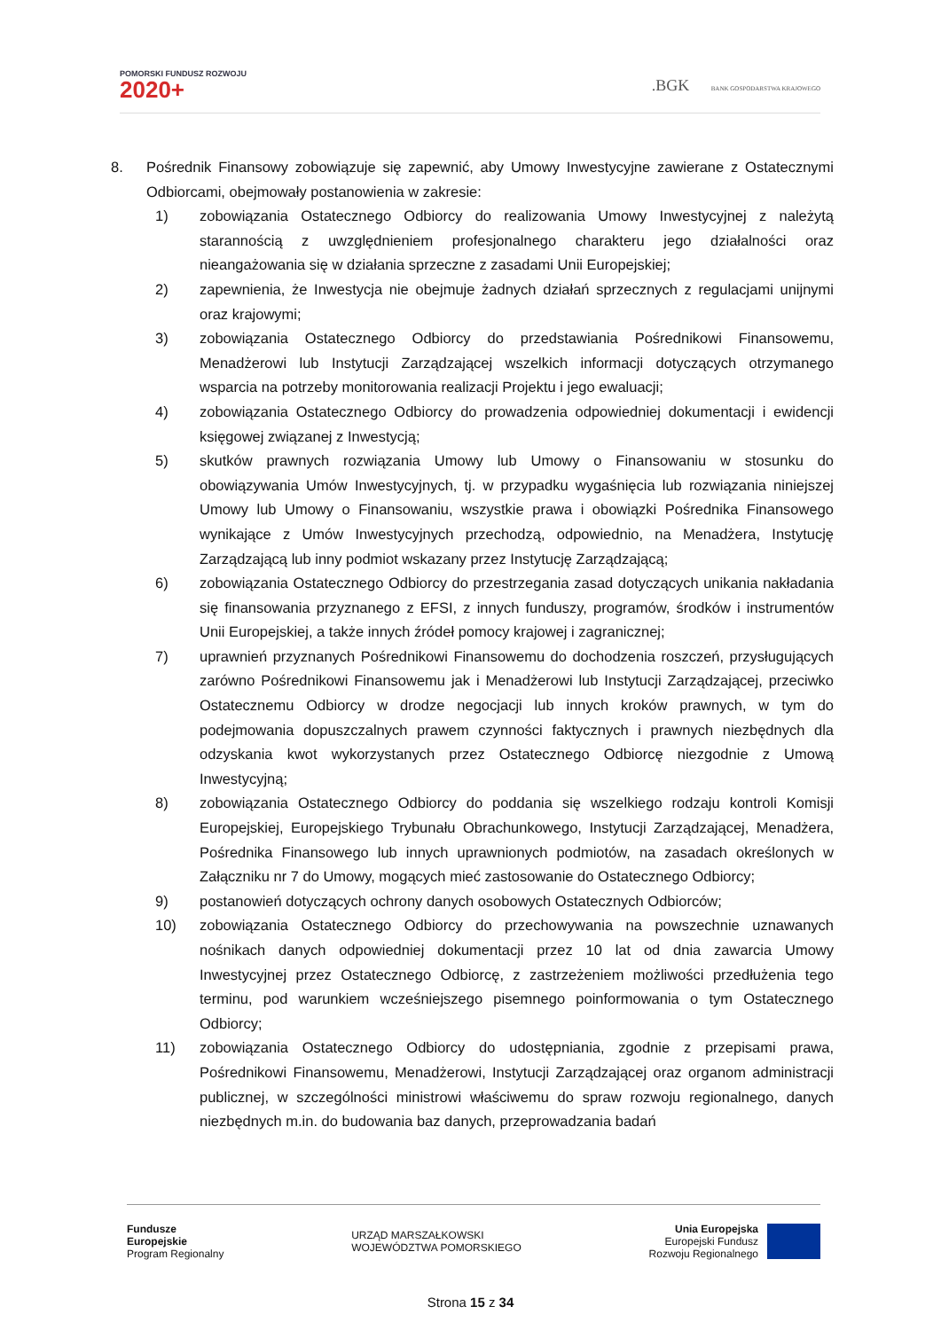POMORSKI FUNDUSZ ROZWOJU
2020+
.BGK BANK GOSPODARSTWA KRAJOWEGO
8. Pośrednik Finansowy zobowiązuje się zapewnić, aby Umowy Inwestycyjne zawierane z Ostatecznymi Odbiorcami, obejmowały postanowienia w zakresie:
1) zobowiązania Ostatecznego Odbiorcy do realizowania Umowy Inwestycyjnej z należytą starannością z uwzględnieniem profesjonalnego charakteru jego działalności oraz nieangażowania się w działania sprzeczne z zasadami Unii Europejskiej;
2) zapewnienia, że Inwestycja nie obejmuje żadnych działań sprzecznych z regulacjami unijnymi oraz krajowymi;
3) zobowiązania Ostatecznego Odbiorcy do przedstawiania Pośrednikowi Finansowemu, Menadżerowi lub Instytucji Zarządzającej wszelkich informacji dotyczących otrzymanego wsparcia na potrzeby monitorowania realizacji Projektu i jego ewaluacji;
4) zobowiązania Ostatecznego Odbiorcy do prowadzenia odpowiedniej dokumentacji i ewidencji księgowej związanej z Inwestycją;
5) skutków prawnych rozwiązania Umowy lub Umowy o Finansowaniu w stosunku do obowiązywania Umów Inwestycyjnych, tj. w przypadku wygaśnięcia lub rozwiązania niniejszej Umowy lub Umowy o Finansowaniu, wszystkie prawa i obowiązki Pośrednika Finansowego wynikające z Umów Inwestycyjnych przechodzą, odpowiednio, na Menadżera, Instytucję Zarządzającą lub inny podmiot wskazany przez Instytucję Zarządzającą;
6) zobowiązania Ostatecznego Odbiorcy do przestrzegania zasad dotyczących unikania nakładania się finansowania przyznanego z EFSI, z innych funduszy, programów, środków i instrumentów Unii Europejskiej, a także innych źródeł pomocy krajowej i zagranicznej;
7) uprawnień przyznanych Pośrednikowi Finansowemu do dochodzenia roszczeń, przysługujących zarówno Pośrednikowi Finansowemu jak i Menadżerowi lub Instytucji Zarządzającej, przeciwko Ostatecznemu Odbiorcy w drodze negocjacji lub innych kroków prawnych, w tym do podejmowania dopuszczalnych prawem czynności faktycznych i prawnych niezbędnych dla odzyskania kwot wykorzystanych przez Ostatecznego Odbiorcę niezgodnie z Umową Inwestycyjną;
8) zobowiązania Ostatecznego Odbiorcy do poddania się wszelkiego rodzaju kontroli Komisji Europejskiej, Europejskiego Trybunału Obrachunkowego, Instytucji Zarządzającej, Menadżera, Pośrednika Finansowego lub innych uprawnionych podmiotów, na zasadach określonych w Załączniku nr 7 do Umowy, mogących mieć zastosowanie do Ostatecznego Odbiorcy;
9) postanowień dotyczących ochrony danych osobowych Ostatecznych Odbiorców;
10) zobowiązania Ostatecznego Odbiorcy do przechowywania na powszechnie uznawanych nośnikach danych odpowiedniej dokumentacji przez 10 lat od dnia zawarcia Umowy Inwestycyjnej przez Ostatecznego Odbiorcę, z zastrzeżeniem możliwości przedłużenia tego terminu, pod warunkiem wcześniejszego pisemnego poinformowania o tym Ostatecznego Odbiorcy;
11) zobowiązania Ostatecznego Odbiorcy do udostępniania, zgodnie z przepisami prawa, Pośrednikowi Finansowemu, Menadżerowi, Instytucji Zarządzającej oraz organom administracji publicznej, w szczególności ministrowi właściwemu do spraw rozwoju regionalnego, danych niezbędnych m.in. do budowania baz danych, przeprowadzania badań
Fundusze
Europejskie
Program Regionalny
URZĄD MARSZAŁKOWSKI
WOJEWÓDZTWA POMORSKIEGO
Unia Europejska
Europejski Fundusz
Rozwoju Regionalnego
Strona 15 z 34